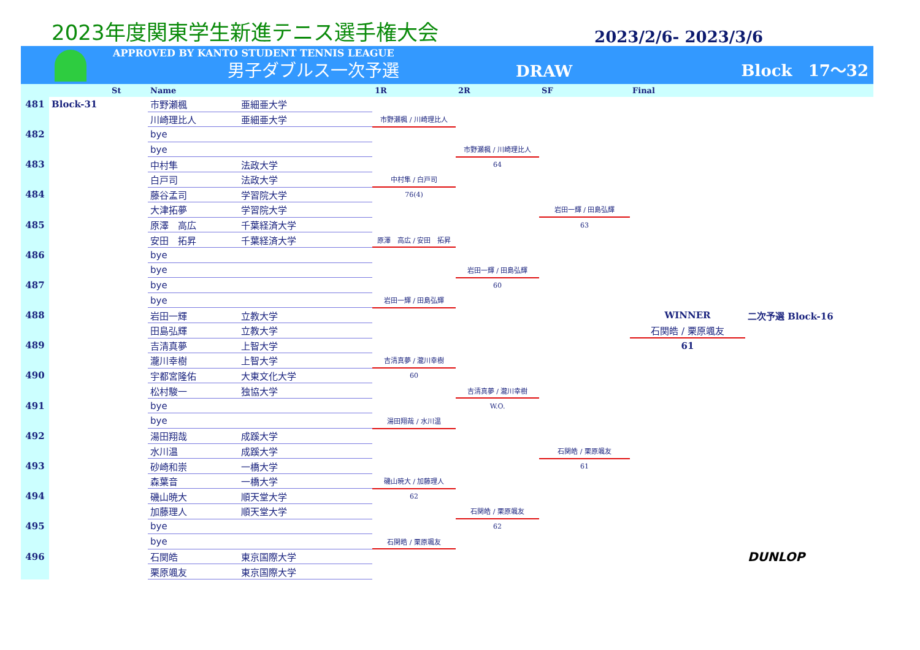2023年度関東学生新進テニス選手権大会
2023/2/6- 2023/3/6
APPROVED BY KANTO STUDENT TENNIS LEAGUE
男子ダブルス一次予選
DRAW
Block　17〜32
| | | St | Name | | 1R | 2R | SF | Final | |
| --- | --- | --- | --- | --- | --- | --- | --- | --- | --- |
| 481 | Block-31 | | 市野瀬楓 | 亜細亜大学 | | | | | |
| | | | 川崎理比人 | 亜細亜大学 | 市野瀬楓 / 川崎理比人 | | | | |
| 482 | | | bye | | | | | | |
| | | | bye | | | 市野瀬楓 / 川崎理比人 | | | |
| 483 | | | 中村隼 | 法政大学 | | 64 | | | |
| | | | 白戸司 | 法政大学 | 中村隼 / 白戸司 | | | | |
| 484 | | | 藤谷孟司 | 学習院大学 | 76(4) | | | | |
| | | | 大津拓夢 | 学習院大学 | | | 岩田一輝 / 田島弘輝 | | |
| 485 | | | 原澤 高広 | 千葉経済大学 | | | 63 | | |
| | | | 安田 拓昇 | 千葉経済大学 | 原澤 高広 / 安田 拓昇 | | | | |
| 486 | | | bye | | | | | | |
| | | | bye | | | 岩田一輝 / 田島弘輝 | | | |
| 487 | | | bye | | | 60 | | | |
| | | | bye | | 岩田一輝 / 田島弘輝 | | | | |
| 488 | | | 岩田一輝 | 立教大学 | | | | WINNER | 二次予選 Block-16 |
| | | | 田島弘輝 | 立教大学 | | | | 石関皓 / 栗原颯友 | |
| 489 | | | 吉清真夢 | 上智大学 | | | | 61 | |
| | | | 瀧川幸樹 | 上智大学 | 吉清真夢 / 瀧川幸樹 | | | | |
| 490 | | | 宇都宮隆佑 | 大東文化大学 | 60 | | | | |
| | | | 松村駿一 | 独協大学 | | 吉清真夢 / 瀧川幸樹 | | | |
| 491 | | | bye | | | W.O. | | | |
| | | | bye | | 湯田翔哉 / 水川温 | | | | |
| 492 | | | 湯田翔哉 | 成蹊大学 | | | | | |
| | | | 水川温 | 成蹊大学 | | | 石関皓 / 栗原颯友 | | |
| 493 | | | 砂崎和崇 | 一橋大学 | | | 61 | | |
| | | | 森葉音 | 一橋大学 | 磯山暁大 / 加藤理人 | | | | |
| 494 | | | 磯山暁大 | 順天堂大学 | 62 | | | | |
| | | | 加藤理人 | 順天堂大学 | | 石関皓 / 栗原颯友 | | | |
| 495 | | | bye | | | 62 | | | |
| | | | bye | | 石関皓 / 栗原颯友 | | | | |
| 496 | | | 石関皓 | 東京国際大学 | | | | | DUNLOP |
| | | | 栗原颯友 | 東京国際大学 | | | | | |